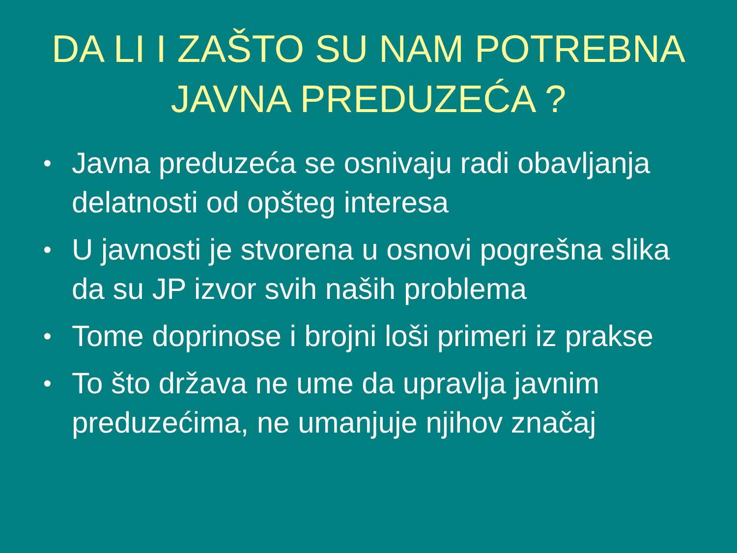DA LI I ZAŠTO SU NAM POTREBNA JAVNA PREDUZEĆA ?
• Javna preduzeća se osnivaju radi obavljanja delatnosti od opšteg interesa
• U javnosti je stvorena u osnovi pogrešna slika da su JP izvor svih naših problema
• Tome doprinose i brojni loši primeri iz prakse
• To što država ne ume da upravlja javnim preduzećima, ne umanjuje njihov značaj